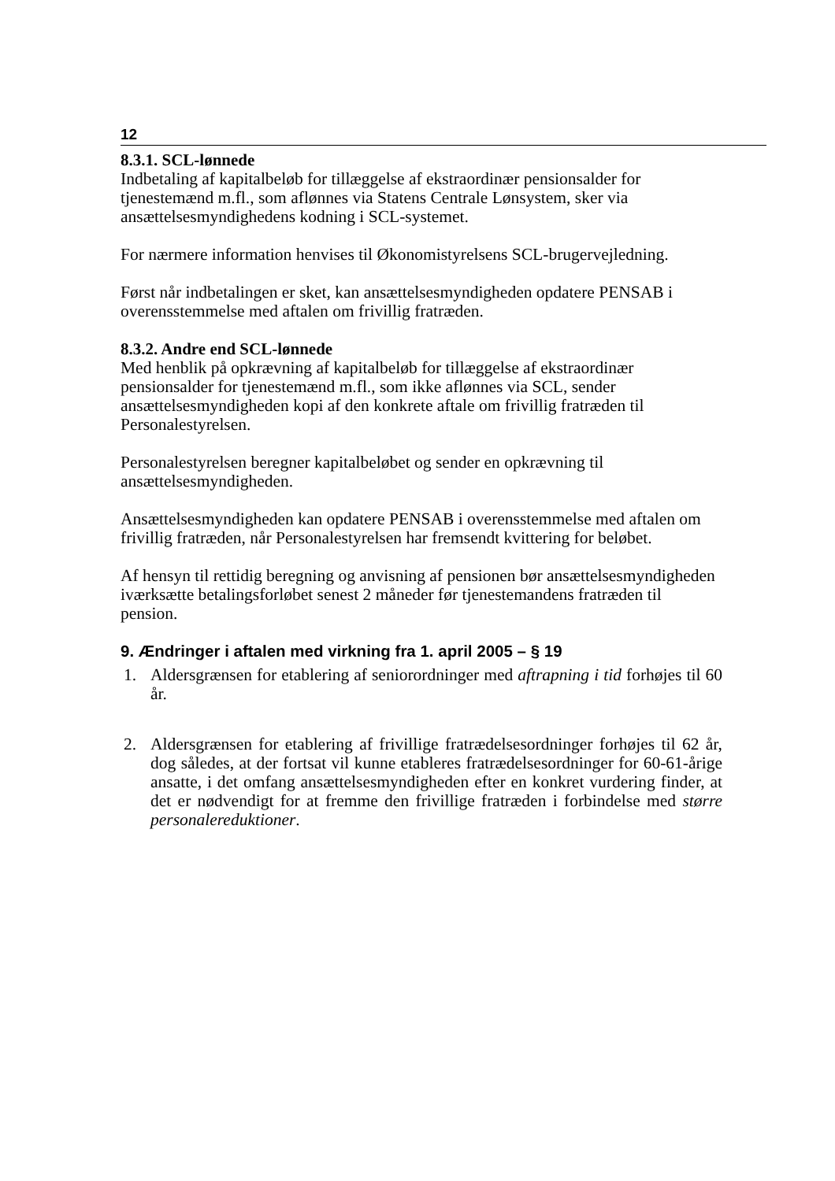12
8.3.1. SCL-lønnede
Indbetaling af kapitalbeløb for tillæggelse af ekstraordinær pensionsalder for tjenestemænd m.fl., som aflønnes via Statens Centrale Lønsystem, sker via ansættelsesmyndighedens kodning i SCL-systemet.
For nærmere information henvises til Økonomistyrelsens SCL-brugervejledning.
Først når indbetalingen er sket, kan ansættelsesmyndigheden opdatere PENSAB i overensstemmelse med aftalen om frivillig fratræden.
8.3.2. Andre end SCL-lønnede
Med henblik på opkrævning af kapitalbeløb for tillæggelse af ekstraordinær pensionsalder for tjenestemænd m.fl., som ikke aflønnes via SCL, sender ansættelsesmyndigheden kopi af den konkrete aftale om frivillig fratræden til Personalestyrelsen.
Personalestyrelsen beregner kapitalbeløbet og sender en opkrævning til ansættelsesmyndigheden.
Ansættelsesmyndigheden kan opdatere PENSAB i overensstemmelse med aftalen om frivillig fratræden, når Personalestyrelsen har fremsendt kvittering for beløbet.
Af hensyn til rettidig beregning og anvisning af pensionen bør ansættelsesmyndigheden iværksætte betalingsforløbet senest 2 måneder før tjenestemandens fratræden til pension.
9. Ændringer i aftalen med virkning fra 1. april 2005 – § 19
1. Aldersgrænsen for etablering af seniorordninger med aftrapning i tid forhøjes til 60 år.
2. Aldersgrænsen for etablering af frivillige fratrædelsesordninger forhøjes til 62 år, dog således, at der fortsat vil kunne etableres fratrædelsesordninger for 60-61-årige ansatte, i det omfang ansættelsesmyndigheden efter en konkret vurdering finder, at det er nødvendigt for at fremme den frivillige fratræden i forbindelse med større personalereduktioner.